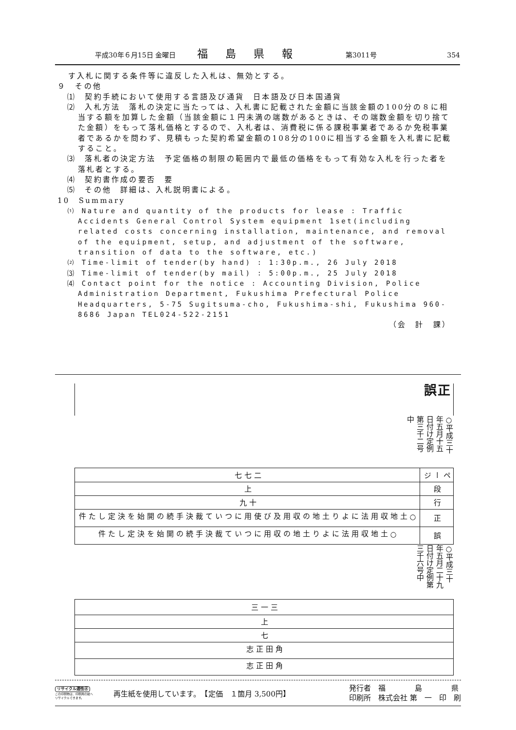平成30年６月15日 金曜日 福島県報 第3011号 354
す入札に関する条件等に違反した入札は、無効とする。
９　その他
⑴　契約手続において使用する言語及び通貨　日本語及び日本国通貨
⑵　入札方法　落札の決定に当たっては、入札書に記載された金額に当該金額の100分の８に相当する額を加算した金額（当該金額に１円未満の端数があるときは、その端数金額を切り捨てた金額）をもって落札価格とするので、入札者は、消費税に係る課税事業者であるか免税事業者であるかを問わず、見積もった契約希望金額の108分の100に相当する金額を入札書に記載すること。
⑶　落札者の決定方法　予定価格の制限の範囲内で最低の価格をもって有効な入札を行った者を落札者とする。
⑷　契約書作成の要否　要
⑸　その他　詳細は、入札説明書による。
10　Summary
⑴ Nature and quantity of the products for lease : Traffic Accidents General Control System equipment 1set(including related costs concerning installation, maintenance, and removal of the equipment, setup, and adjustment of the software, transition of data to the software, etc.)
⑵ Time-limit of tender(by hand) : 1:30p.m., 26 July 2018
⑶ Time-limit of tender(by mail) : 5:00p.m., 25 July 2018
⑷ Contact point for the notice : Accounting Division, Police Administration Department, Fukushima Prefectural Police Headquarters, 5-75 Sugitsuma-cho, Fukushima-shi, Fukushima 960-8686 Japan TEL024-522-2151
（会　計　課）
正誤
○平成三十年五月十五日付け定例第三千二号中
| ページ | 段 | 行 | 正 | 誤 |
| 二七七 | 上 | 十九 | ○土地収用法により土地の収用及び使用について裁決手続の開始を決定した件 | ○土地収用法により土地の収用について裁決手続の開始を決定した件 |
○平成三十年五月二十九日付け定例第三千六号中
| 三一三 | 上 | 七 | 角田正志 | 角田正志 |
リサイクル適性Ⓐ
この印刷物は、印刷用の紙へ
リサイクルできます。
再生紙を使用しています。　【定価　１箇月 3,500円】
発行者　福　　　　島　　　　県
印刷所　株式会社 第　一　印　刷